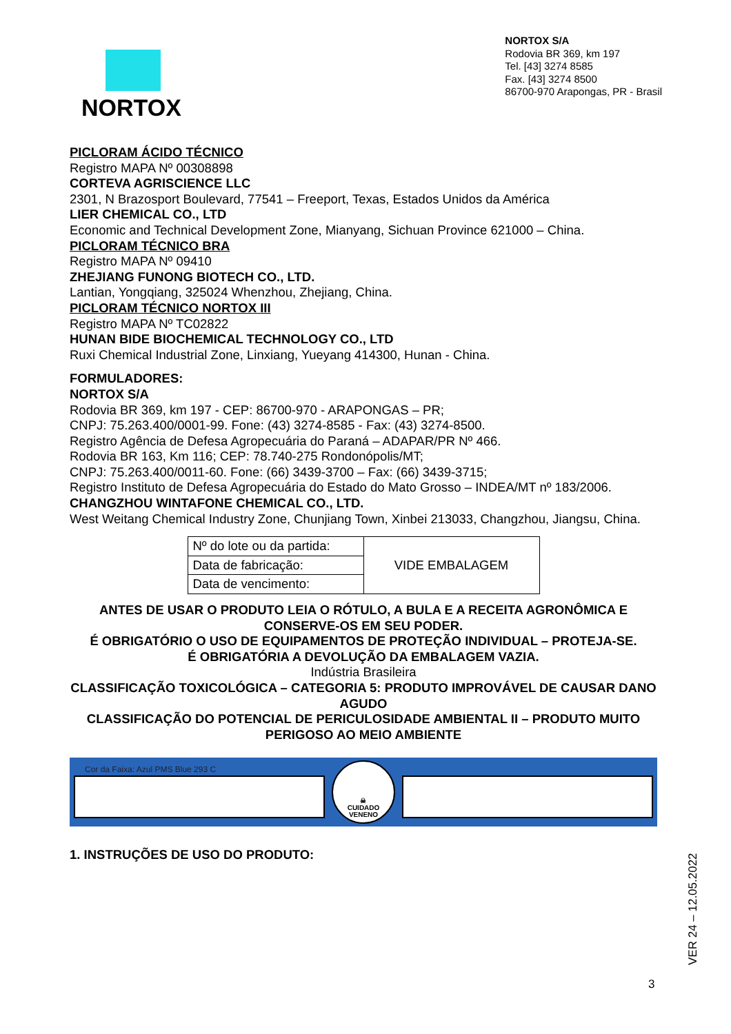NORTOX
NORTOX S/A
Rodovia BR 369, km 197
Tel. [43] 3274 8585
Fax. [43] 3274 8500
86700-970 Arapongas, PR - Brasil
PICLORAM ÁCIDO TÉCNICO
Registro MAPA Nº 00308898
CORTEVA AGRISCIENCE LLC
2301, N Brazosport Boulevard, 77541 – Freeport, Texas, Estados Unidos da América
LIER CHEMICAL CO., LTD
Economic and Technical Development Zone, Mianyang, Sichuan Province 621000 – China.
PICLORAM TÉCNICO BRA
Registro MAPA Nº 09410
ZHEJIANG FUNONG BIOTECH CO., LTD.
Lantian, Yongqiang, 325024 Whenzhou, Zhejiang, China.
PICLORAM TÉCNICO NORTOX III
Registro MAPA Nº TC02822
HUNAN BIDE BIOCHEMICAL TECHNOLOGY CO., LTD
Ruxi Chemical Industrial Zone, Linxiang, Yueyang 414300, Hunan - China.
FORMULADORES:
NORTOX S/A
Rodovia BR 369, km 197 - CEP: 86700-970 - ARAPONGAS – PR;
CNPJ: 75.263.400/0001-99. Fone: (43) 3274-8585 - Fax: (43) 3274-8500.
Registro Agência de Defesa Agropecuária do Paraná – ADAPAR/PR Nº 466.
Rodovia BR 163, Km 116; CEP: 78.740-275 Rondonópolis/MT;
CNPJ: 75.263.400/0011-60. Fone: (66) 3439-3700 – Fax: (66) 3439-3715;
Registro Instituto de Defesa Agropecuária do Estado do Mato Grosso – INDEA/MT nº 183/2006.
CHANGZHOU WINTAFONE CHEMICAL CO., LTD.
West Weitang Chemical Industry Zone, Chunjiang Town, Xinbei 213033, Changzhou, Jiangsu, China.
| Nº do lote ou da partida: | VIDE EMBALAGEM |
| Data de fabricação: | |
| Data de vencimento: | |
ANTES DE USAR O PRODUTO LEIA O RÓTULO, A BULA E A RECEITA AGRONÔMICA E CONSERVE-OS EM SEU PODER.
É OBRIGATÓRIO O USO DE EQUIPAMENTOS DE PROTEÇÃO INDIVIDUAL – PROTEJA-SE.
É OBRIGATÓRIA A DEVOLUÇÃO DA EMBALAGEM VAZIA.
Indústria Brasileira
CLASSIFICAÇÃO TOXICOLÓGICA – CATEGORIA 5: PRODUTO IMPROVÁVEL DE CAUSAR DANO AGUDO
CLASSIFICAÇÃO DO POTENCIAL DE PERICULOSIDADE AMBIENTAL II – PRODUTO MUITO PERIGOSO AO MEIO AMBIENTE
Cor da Faixa: Azul PMS Blue 293 C
☠
CUIDADO
VENENO
1. INSTRUÇÕES DE USO DO PRODUTO:
VER 24 – 12.05.2022
3